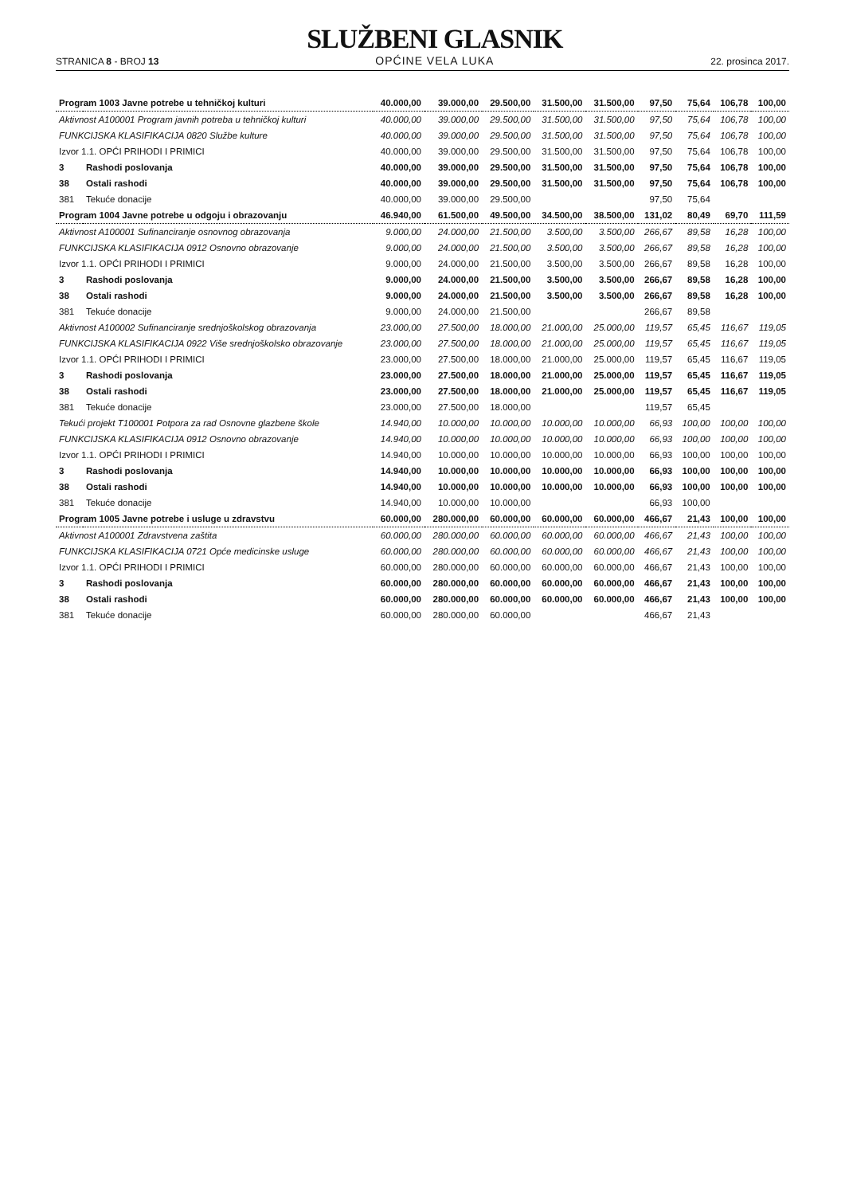STRANICA 8 - BROJ 13
SLUŽBENI GLASNIK
OPĆINE VELA LUKA
22. prosinca 2017.
| Program 1003 Javne potrebe u tehničkoj kulturi | | 40.000,00 | 39.000,00 | 29.500,00 | 31.500,00 | 31.500,00 | 97,50 | 75,64 | 106,78 | 100,00 |
| Aktivnost A100001 Program javnih potreba u tehničkoj kulturi | | 40.000,00 | 39.000,00 | 29.500,00 | 31.500,00 | 31.500,00 | 97,50 | 75,64 | 106,78 | 100,00 |
| FUNKCIJSKA KLASIFIKACIJA 0820 Službe kulture | | 40.000,00 | 39.000,00 | 29.500,00 | 31.500,00 | 31.500,00 | 97,50 | 75,64 | 106,78 | 100,00 |
| Izvor 1.1. OPĆI PRIHODI I PRIMICI | | 40.000,00 | 39.000,00 | 29.500,00 | 31.500,00 | 31.500,00 | 97,50 | 75,64 | 106,78 | 100,00 |
| 3 | Rashodi poslovanja | 40.000,00 | 39.000,00 | 29.500,00 | 31.500,00 | 31.500,00 | 97,50 | 75,64 | 106,78 | 100,00 |
| 38 | Ostali rashodi | 40.000,00 | 39.000,00 | 29.500,00 | 31.500,00 | 31.500,00 | 97,50 | 75,64 | 106,78 | 100,00 |
| 381 | Tekuće donacije | 40.000,00 | 39.000,00 | 29.500,00 | | | 97,50 | 75,64 | | |
| Program 1004 Javne potrebe u odgoju i obrazovanju | | 46.940,00 | 61.500,00 | 49.500,00 | 34.500,00 | 38.500,00 | 131,02 | 80,49 | 69,70 | 111,59 |
| Aktivnost A100001 Sufinanciranje osnovnog obrazovanja | | 9.000,00 | 24.000,00 | 21.500,00 | 3.500,00 | 3.500,00 | 266,67 | 89,58 | 16,28 | 100,00 |
| FUNKCIJSKA KLASIFIKACIJA 0912 Osnovno obrazovanje | | 9.000,00 | 24.000,00 | 21.500,00 | 3.500,00 | 3.500,00 | 266,67 | 89,58 | 16,28 | 100,00 |
| Izvor 1.1. OPĆI PRIHODI I PRIMICI | | 9.000,00 | 24.000,00 | 21.500,00 | 3.500,00 | 3.500,00 | 266,67 | 89,58 | 16,28 | 100,00 |
| 3 | Rashodi poslovanja | 9.000,00 | 24.000,00 | 21.500,00 | 3.500,00 | 3.500,00 | 266,67 | 89,58 | 16,28 | 100,00 |
| 38 | Ostali rashodi | 9.000,00 | 24.000,00 | 21.500,00 | 3.500,00 | 3.500,00 | 266,67 | 89,58 | 16,28 | 100,00 |
| 381 | Tekuće donacije | 9.000,00 | 24.000,00 | 21.500,00 | | | 266,67 | 89,58 | | |
| Aktivnost A100002 Sufinanciranje srednjoškolskog obrazovanja | | 23.000,00 | 27.500,00 | 18.000,00 | 21.000,00 | 25.000,00 | 119,57 | 65,45 | 116,67 | 119,05 |
| FUNKCIJSKA KLASIFIKACIJA 0922 Više srednjoškolsko obrazovanje | | 23.000,00 | 27.500,00 | 18.000,00 | 21.000,00 | 25.000,00 | 119,57 | 65,45 | 116,67 | 119,05 |
| Izvor 1.1. OPĆI PRIHODI I PRIMICI | | 23.000,00 | 27.500,00 | 18.000,00 | 21.000,00 | 25.000,00 | 119,57 | 65,45 | 116,67 | 119,05 |
| 3 | Rashodi poslovanja | 23.000,00 | 27.500,00 | 18.000,00 | 21.000,00 | 25.000,00 | 119,57 | 65,45 | 116,67 | 119,05 |
| 38 | Ostali rashodi | 23.000,00 | 27.500,00 | 18.000,00 | 21.000,00 | 25.000,00 | 119,57 | 65,45 | 116,67 | 119,05 |
| 381 | Tekuće donacije | 23.000,00 | 27.500,00 | 18.000,00 | | | 119,57 | 65,45 | | |
| Tekući projekt T100001 Potpora za rad Osnovne glazbene škole | | 14.940,00 | 10.000,00 | 10.000,00 | 10.000,00 | 10.000,00 | 66,93 | 100,00 | 100,00 | 100,00 |
| FUNKCIJSKA KLASIFIKACIJA 0912 Osnovno obrazovanje | | 14.940,00 | 10.000,00 | 10.000,00 | 10.000,00 | 10.000,00 | 66,93 | 100,00 | 100,00 | 100,00 |
| Izvor 1.1. OPĆI PRIHODI I PRIMICI | | 14.940,00 | 10.000,00 | 10.000,00 | 10.000,00 | 10.000,00 | 66,93 | 100,00 | 100,00 | 100,00 |
| 3 | Rashodi poslovanja | 14.940,00 | 10.000,00 | 10.000,00 | 10.000,00 | 10.000,00 | 66,93 | 100,00 | 100,00 | 100,00 |
| 38 | Ostali rashodi | 14.940,00 | 10.000,00 | 10.000,00 | 10.000,00 | 10.000,00 | 66,93 | 100,00 | 100,00 | 100,00 |
| 381 | Tekuće donacije | 14.940,00 | 10.000,00 | 10.000,00 | | | 66,93 | 100,00 | | |
| Program 1005 Javne potrebe i usluge u zdravstvu | | 60.000,00 | 280.000,00 | 60.000,00 | 60.000,00 | 60.000,00 | 466,67 | 21,43 | 100,00 | 100,00 |
| Aktivnost A100001 Zdravstvena zaštita | | 60.000,00 | 280.000,00 | 60.000,00 | 60.000,00 | 60.000,00 | 466,67 | 21,43 | 100,00 | 100,00 |
| FUNKCIJSKA KLASIFIKACIJA 0721 Opće medicinske usluge | | 60.000,00 | 280.000,00 | 60.000,00 | 60.000,00 | 60.000,00 | 466,67 | 21,43 | 100,00 | 100,00 |
| Izvor 1.1. OPĆI PRIHODI I PRIMICI | | 60.000,00 | 280.000,00 | 60.000,00 | 60.000,00 | 60.000,00 | 466,67 | 21,43 | 100,00 | 100,00 |
| 3 | Rashodi poslovanja | 60.000,00 | 280.000,00 | 60.000,00 | 60.000,00 | 60.000,00 | 466,67 | 21,43 | 100,00 | 100,00 |
| 38 | Ostali rashodi | 60.000,00 | 280.000,00 | 60.000,00 | 60.000,00 | 60.000,00 | 466,67 | 21,43 | 100,00 | 100,00 |
| 381 | Tekuće donacije | 60.000,00 | 280.000,00 | 60.000,00 | | | 466,67 | 21,43 | | |